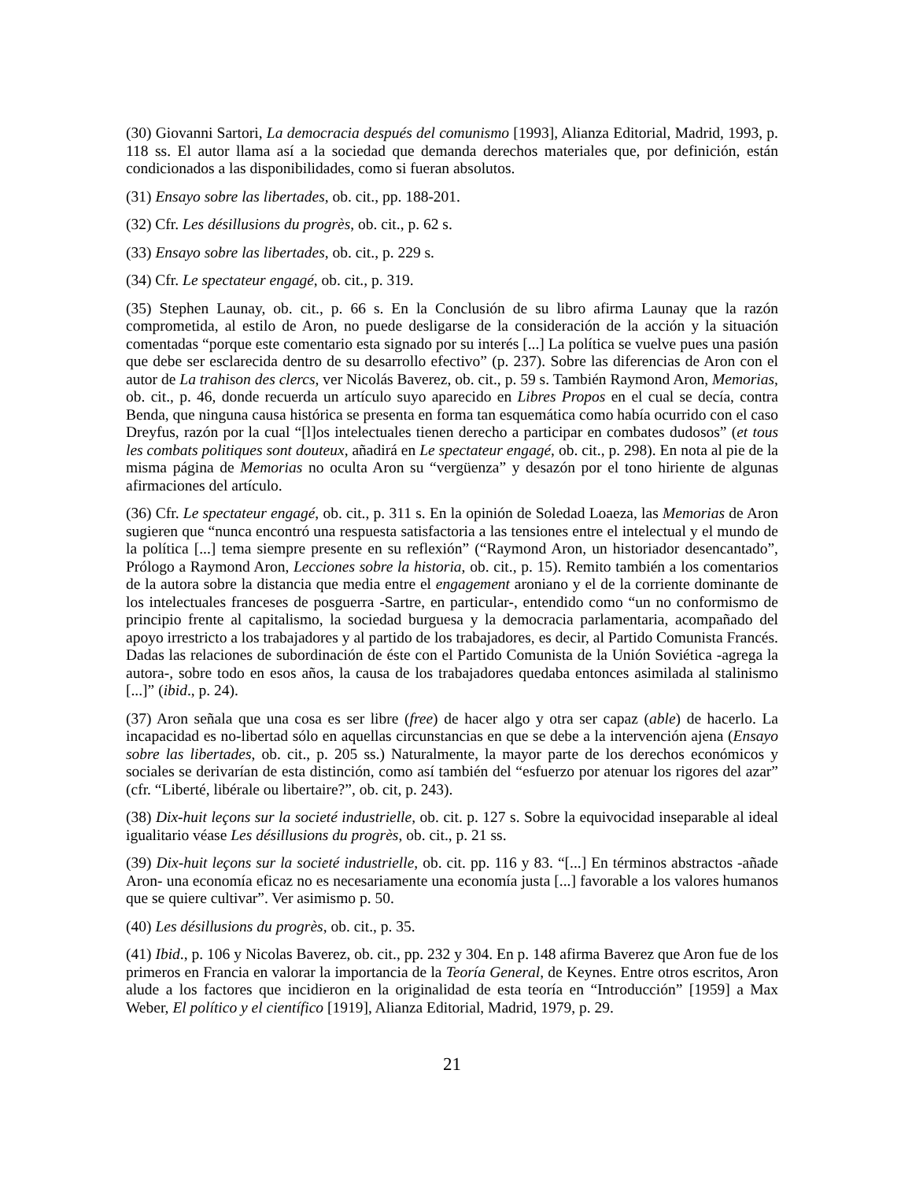(30) Giovanni Sartori, La democracia después del comunismo [1993], Alianza Editorial, Madrid, 1993, p. 118 ss. El autor llama así a la sociedad que demanda derechos materiales que, por definición, están condicionados a las disponibilidades, como si fueran absolutos.
(31) Ensayo sobre las libertades, ob. cit., pp. 188-201.
(32) Cfr. Les désillusions du progrès, ob. cit., p. 62 s.
(33) Ensayo sobre las libertades, ob. cit., p. 229 s.
(34) Cfr. Le spectateur engagé, ob. cit., p. 319.
(35) Stephen Launay, ob. cit., p. 66 s. En la Conclusión de su libro afirma Launay que la razón comprometida, al estilo de Aron, no puede desligarse de la consideración de la acción y la situación comentadas “porque este comentario esta signado por su interés [...] La política se vuelve pues una pasión que debe ser esclarecida dentro de su desarrollo efectivo” (p. 237). Sobre las diferencias de Aron con el autor de La trahison des clercs, ver Nicolás Baverez, ob. cit., p. 59 s. También Raymond Aron, Memorias, ob. cit., p. 46, donde recuerda un artículo suyo aparecido en Libres Propos en el cual se decía, contra Benda, que ninguna causa histórica se presenta en forma tan esquemática como había ocurrido con el caso Dreyfus, razón por la cual “[l]os intelectuales tienen derecho a participar en combates dudosos” (et tous les combats politiques sont douteux, añadirá en Le spectateur engagé, ob. cit., p. 298). En nota al pie de la misma página de Memorias no oculta Aron su “vergüenza” y desazón por el tono hiriente de algunas afirmaciones del artículo.
(36) Cfr. Le spectateur engagé, ob. cit., p. 311 s. En la opinión de Soledad Loaeza, las Memorias de Aron sugieren que “nunca encontró una respuesta satisfactoria a las tensiones entre el intelectual y el mundo de la política [...] tema siempre presente en su reflexión” (“Raymond Aron, un historiador desencantado”, Prólogo a Raymond Aron, Lecciones sobre la historia, ob. cit., p. 15). Remito también a los comentarios de la autora sobre la distancia que media entre el engagement aroniano y el de la corriente dominante de los intelectuales franceses de posguerra -Sartre, en particular-, entendido como “un no conformismo de principio frente al capitalismo, la sociedad burguesa y la democracia parlamentaria, acompañado del apoyo irrestricto a los trabajadores y al partido de los trabajadores, es decir, al Partido Comunista Francés. Dadas las relaciones de subordinación de éste con el Partido Comunista de la Unión Soviética -agrega la autora-, sobre todo en esos años, la causa de los trabajadores quedaba entonces asimilada al stalinismo [...]” (ibid., p. 24).
(37) Aron señala que una cosa es ser libre (free) de hacer algo y otra ser capaz (able) de hacerlo. La incapacidad es no-libertad sólo en aquellas circunstancias en que se debe a la intervención ajena (Ensayo sobre las libertades, ob. cit., p. 205 ss.) Naturalmente, la mayor parte de los derechos económicos y sociales se derivarían de esta distinción, como así también del “esfuerzo por atenuar los rigores del azar” (cfr. “Liberté, libérale ou libertaire?”, ob. cit, p. 243).
(38) Dix-huit leçons sur la societé industrielle, ob. cit. p. 127 s. Sobre la equivocidad inseparable al ideal igualitario véase Les désillusions du progrès, ob. cit., p. 21 ss.
(39) Dix-huit leçons sur la societé industrielle, ob. cit. pp. 116 y 83. “[...] En términos abstractos -añade Aron- una economía eficaz no es necesariamente una economía justa [...] favorable a los valores humanos que se quiere cultivar”. Ver asimismo p. 50.
(40) Les désillusions du progrès, ob. cit., p. 35.
(41) Ibid., p. 106 y Nicolas Baverez, ob. cit., pp. 232 y 304. En p. 148 afirma Baverez que Aron fue de los primeros en Francia en valorar la importancia de la Teoría General, de Keynes. Entre otros escritos, Aron alude a los factores que incidieron en la originalidad de esta teoría en “Introducción” [1959] a Max Weber, El político y el científico [1919], Alianza Editorial, Madrid, 1979, p. 29.
21